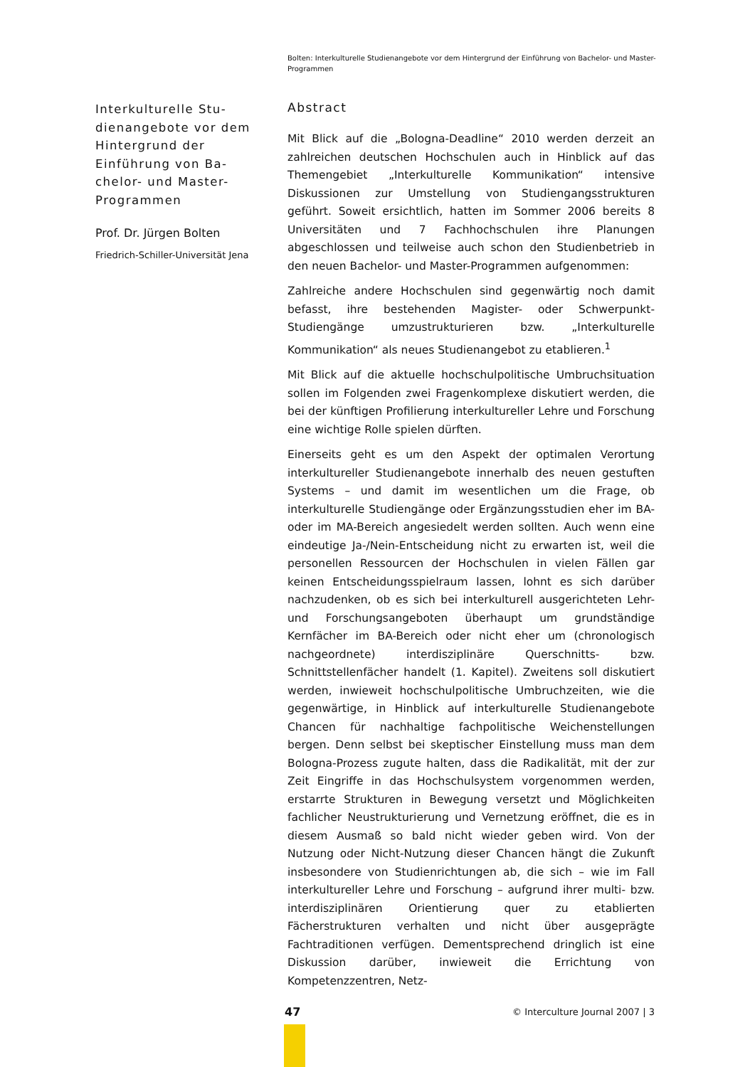Bolten: Interkulturelle Studienangebote vor dem Hintergrund der Einführung von Bachelor- und Master-Programmen
Interkulturelle Stu-dienangebote vor dem Hintergrund der Einführung von Ba-chelor- und Master-Programmen
Prof. Dr. Jürgen Bolten
Friedrich-Schiller-Universität Jena
Abstract
Mit Blick auf die „Bologna-Deadline“ 2010 werden derzeit an zahlreichen deutschen Hochschulen auch in Hinblick auf das Themengebiet „Interkulturelle Kommunikation“ intensive Diskussionen zur Umstellung von Studiengangsstrukturen geführt. Soweit ersichtlich, hatten im Sommer 2006 bereits 8 Universitäten und 7 Fachhochschulen ihre Planungen abgeschlossen und teilweise auch schon den Studienbetrieb in den neuen Bachelor- und Master-Programmen aufgenommen:
Zahlreiche andere Hochschulen sind gegenwärtig noch damit befasst, ihre bestehenden Magister- oder Schwerpunkt-Studiengänge umzustrukturieren bzw. „Interkulturelle Kommunikation“ als neues Studienangebot zu etablieren.<sup>1</sup>
Mit Blick auf die aktuelle hochschulpolitische Umbruchsituation sollen im Folgenden zwei Fragenkomplexe diskutiert werden, die bei der künftigen Profilierung interkultureller Lehre und Forschung eine wichtige Rolle spielen dürften.
Einerseits geht es um den Aspekt der optimalen Verortung interkultureller Studienangebote innerhalb des neuen gestuften Systems – und damit im wesentlichen um die Frage, ob interkulturelle Studiengänge oder Ergänzungsstudien eher im BA- oder im MA-Bereich angesiedelt werden sollten. Auch wenn eine eindeutige Ja-/Nein-Entscheidung nicht zu erwarten ist, weil die personellen Ressourcen der Hochschulen in vielen Fällen gar keinen Entscheidungsspielraum lassen, lohnt es sich darüber nachzudenken, ob es sich bei interkulturell ausgerichteten Lehr- und Forschungsangeboten überhaupt um grundständige Kernfächer im BA-Bereich oder nicht eher um (chronologisch nachgeordnete) interdisziplinäre Querschnitts- bzw. Schnittstellenfächer handelt (1. Kapitel). Zweitens soll diskutiert werden, inwieweit hochschulpolitische Umbruchzeiten, wie die gegenwärtige, in Hinblick auf interkulturelle Studienangebote Chancen für nachhaltige fachpolitische Weichenstellungen bergen. Denn selbst bei skeptischer Einstellung muss man dem Bologna-Prozess zugute halten, dass die Radikalität, mit der zur Zeit Eingriffe in das Hochschulsystem vorgenommen werden, erstarrte Strukturen in Bewegung versetzt und Möglichkeiten fachlicher Neustrukturierung und Vernetzung eröffnet, die es in diesem Ausmaß so bald nicht wieder geben wird. Von der Nutzung oder Nicht-Nutzung dieser Chancen hängt die Zukunft insbesondere von Studienrichtungen ab, die sich – wie im Fall interkultureller Lehre und Forschung – aufgrund ihrer multi- bzw. interdisziplinären Orientierung quer zu etablierten Fächerstrukturen verhalten und nicht über ausgeprägte Fachtraditionen verfügen. Dementsprechend dringlich ist eine Diskussion darüber, inwieweit die Errichtung von Kompetenzzentren, Netz-
47 © Interculture Journal 2007 | 3